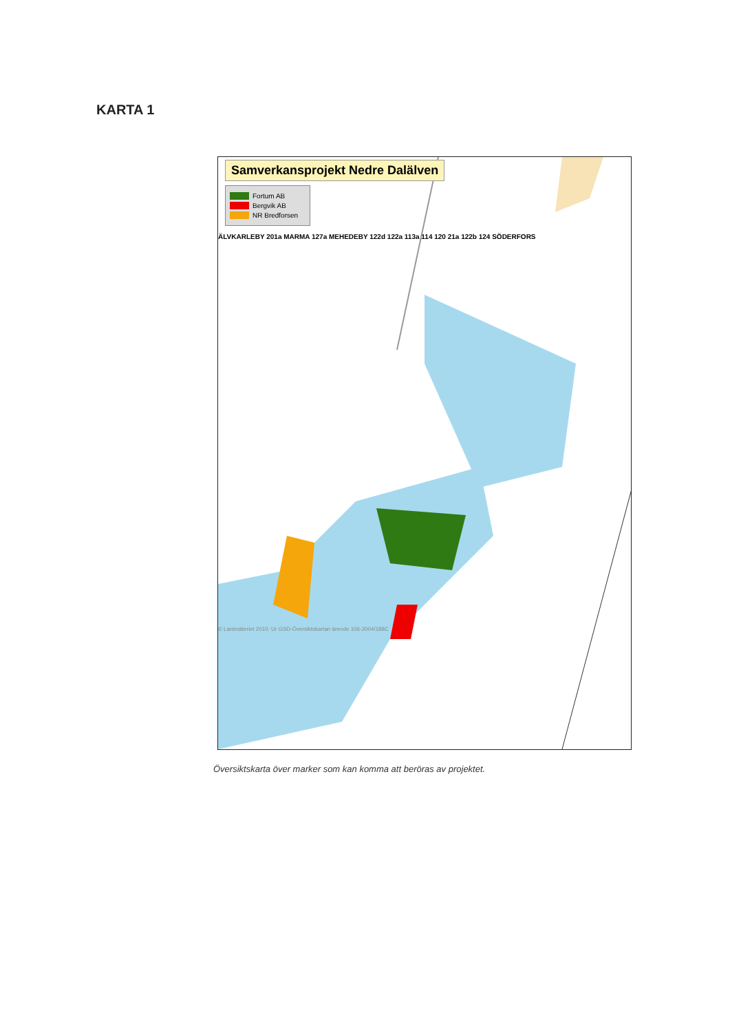KARTA 1
Samverkansprojekt Nedre Dalälven
Fortum AB
Bergvik AB
NR Bredforsen
ÄLVKARLEBY 201a MARMA 127a MEHEDEBY 122d 122a 113a 114 120 21a 122b 124 SÖDERFORS
© Lantmäteriet 2010. Ur GSD-Översiktskartan ärende 106-2004/188C
Översiktskarta över marker som kan komma att beröras av projektet.